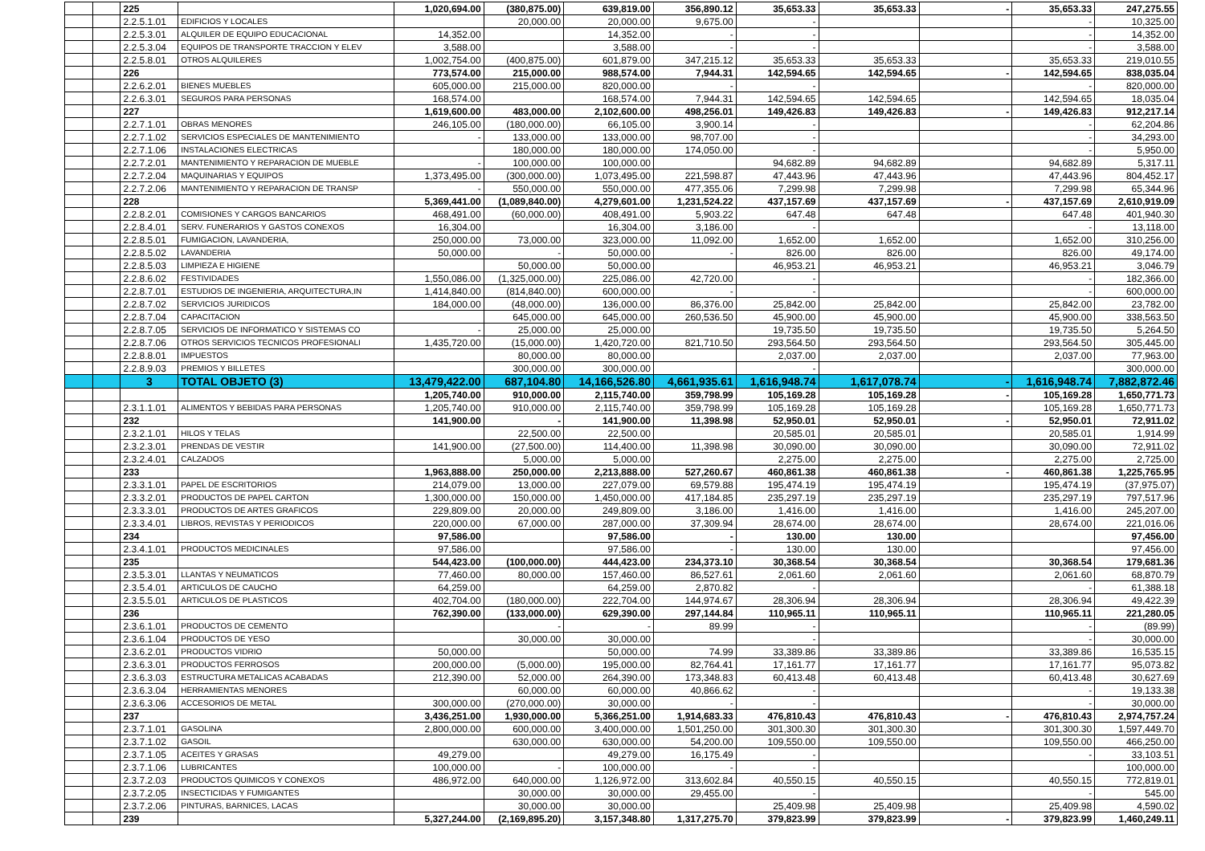| | | 225 | | 1,020,694.00 | (380,875.00) | 639,819.00 | 356,890.12 | 35,653.33 | 35,653.33 | - | 35,653.33 | 247,275.55 |
| | | 2.2.5.1.01 | EDIFICIOS Y LOCALES | | 20,000.00 | 20,000.00 | 9,675.00 | - | | | - | 10,325.00 |
| | | 2.2.5.3.01 | ALQUILER DE EQUIPO EDUCACIONAL | 14,352.00 | | 14,352.00 | - | - | | | - | 14,352.00 |
| | | 2.2.5.3.04 | EQUIPOS DE TRANSPORTE TRACCION Y ELEV | 3,588.00 | | 3,588.00 | - | - | | | - | 3,588.00 |
| | | 2.2.5.8.01 | OTROS ALQUILERES | 1,002,754.00 | (400,875.00) | 601,879.00 | 347,215.12 | 35,653.33 | 35,653.33 | | 35,653.33 | 219,010.55 |
| | | 226 | | 773,574.00 | 215,000.00 | 988,574.00 | 7,944.31 | 142,594.65 | 142,594.65 | - | 142,594.65 | 838,035.04 |
| | | 2.2.6.2.01 | BIENES MUEBLES | 605,000.00 | 215,000.00 | 820,000.00 | - | - | | | - | 820,000.00 |
| | | 2.2.6.3.01 | SEGUROS PARA PERSONAS | 168,574.00 | | 168,574.00 | 7,944.31 | 142,594.65 | 142,594.65 | | 142,594.65 | 18,035.04 |
| | | 227 | | 1,619,600.00 | 483,000.00 | 2,102,600.00 | 498,256.01 | 149,426.83 | 149,426.83 | - | 149,426.83 | 912,217.14 |
| | | 2.2.7.1.01 | OBRAS MENORES | 246,105.00 | (180,000.00) | 66,105.00 | 3,900.14 | - | | | - | 62,204.86 |
| | | 2.2.7.1.02 | SERVICIOS ESPECIALES DE MANTENIMIENTO | - | 133,000.00 | 133,000.00 | 98,707.00 | - | | | - | 34,293.00 |
| | | 2.2.7.1.06 | INSTALACIONES ELECTRICAS | | 180,000.00 | 180,000.00 | 174,050.00 | - | | | - | 5,950.00 |
| | | 2.2.7.2.01 | MANTENIMIENTO Y REPARACION DE MUEBLE | - | 100,000.00 | 100,000.00 | | 94,682.89 | 94,682.89 | | 94,682.89 | 5,317.11 |
| | | 2.2.7.2.04 | MAQUINARIAS Y EQUIPOS | 1,373,495.00 | (300,000.00) | 1,073,495.00 | 221,598.87 | 47,443.96 | 47,443.96 | | 47,443.96 | 804,452.17 |
| | | 2.2.7.2.06 | MANTENIMIENTO Y REPARACION DE TRANSP | - | 550,000.00 | 550,000.00 | 477,355.06 | 7,299.98 | 7,299.98 | | 7,299.98 | 65,344.96 |
| | | 228 | | 5,369,441.00 | (1,089,840.00) | 4,279,601.00 | 1,231,524.22 | 437,157.69 | 437,157.69 | - | 437,157.69 | 2,610,919.09 |
| | | 2.2.8.2.01 | COMISIONES Y CARGOS BANCARIOS | 468,491.00 | (60,000.00) | 408,491.00 | 5,903.22 | 647.48 | 647.48 | | 647.48 | 401,940.30 |
| | | 2.2.8.4.01 | SERV. FUNERARIOS Y GASTOS CONEXOS | 16,304.00 | | 16,304.00 | 3,186.00 | - | | | - | 13,118.00 |
| | | 2.2.8.5.01 | FUMIGACION, LAVANDERIA, | 250,000.00 | 73,000.00 | 323,000.00 | 11,092.00 | 1,652.00 | 1,652.00 | | 1,652.00 | 310,256.00 |
| | | 2.2.8.5.02 | LAVANDERIA | 50,000.00 | - | 50,000.00 | - | 826.00 | 826.00 | | 826.00 | 49,174.00 |
| | | 2.2.8.5.03 | LIMPIEZA E HIGIENE | | 50,000.00 | 50,000.00 | | 46,953.21 | 46,953.21 | | 46,953.21 | 3,046.79 |
| | | 2.2.8.6.02 | FESTIVIDADES | 1,550,086.00 | (1,325,000.00) | 225,086.00 | 42,720.00 | - | | | - | 182,366.00 |
| | | 2.2.8.7.01 | ESTUDIOS DE INGENIERIA, ARQUITECTURA,IN | 1,414,840.00 | (814,840.00) | 600,000.00 | - | - | | | - | 600,000.00 |
| | | 2.2.8.7.02 | SERVICIOS JURIDICOS | 184,000.00 | (48,000.00) | 136,000.00 | 86,376.00 | 25,842.00 | 25,842.00 | | 25,842.00 | 23,782.00 |
| | | 2.2.8.7.04 | CAPACITACION | | 645,000.00 | 645,000.00 | 260,536.50 | 45,900.00 | 45,900.00 | | 45,900.00 | 338,563.50 |
| | | 2.2.8.7.05 | SERVICIOS DE INFORMATICO Y SISTEMAS CO | - | 25,000.00 | 25,000.00 | | 19,735.50 | 19,735.50 | | 19,735.50 | 5,264.50 |
| | | 2.2.8.7.06 | OTROS SERVICIOS TECNICOS PROFESIONALI | 1,435,720.00 | (15,000.00) | 1,420,720.00 | 821,710.50 | 293,564.50 | 293,564.50 | | 293,564.50 | 305,445.00 |
| | | 2.2.8.8.01 | IMPUESTOS | | 80,000.00 | 80,000.00 | | 2,037.00 | 2,037.00 | | 2,037.00 | 77,963.00 |
| | | 2.2.8.9.03 | PREMIOS Y BILLETES | | 300,000.00 | 300,000.00 | | - | | | | 300,000.00 |
| | | 3 | TOTAL OBJETO (3) | 13,479,422.00 | 687,104.80 | 14,166,526.80 | 4,661,935.61 | 1,616,948.74 | 1,617,078.74 | - | 1,616,948.74 | 7,882,872.46 |
| | | | | 1,205,740.00 | 910,000.00 | 2,115,740.00 | 359,798.99 | 105,169.28 | 105,169.28 | - | 105,169.28 | 1,650,771.73 |
| | | 2.3.1.1.01 | ALIMENTOS Y BEBIDAS PARA PERSONAS | 1,205,740.00 | 910,000.00 | 2,115,740.00 | 359,798.99 | 105,169.28 | 105,169.28 | | 105,169.28 | 1,650,771.73 |
| | | 232 | | 141,900.00 | - | 141,900.00 | 11,398.98 | 52,950.01 | 52,950.01 | - | 52,950.01 | 72,911.02 |
| | | 2.3.2.1.01 | HILOS Y TELAS | | 22,500.00 | 22,500.00 | | 20,585.01 | 20,585.01 | | 20,585.01 | 1,914.99 |
| | | 2.3.2.3.01 | PRENDAS DE VESTIR | 141,900.00 | (27,500.00) | 114,400.00 | 11,398.98 | 30,090.00 | 30,090.00 | | 30,090.00 | 72,911.02 |
| | | 2.3.2.4.01 | CALZADOS | | 5,000.00 | 5,000.00 | | 2,275.00 | 2,275.00 | | 2,275.00 | 2,725.00 |
| | | 233 | | 1,963,888.00 | 250,000.00 | 2,213,888.00 | 527,260.67 | 460,861.38 | 460,861.38 | - | 460,861.38 | 1,225,765.95 |
| | | 2.3.3.1.01 | PAPEL DE ESCRITORIOS | 214,079.00 | 13,000.00 | 227,079.00 | 69,579.88 | 195,474.19 | 195,474.19 | | 195,474.19 | (37,975.07) |
| | | 2.3.3.2.01 | PRODUCTOS DE PAPEL CARTON | 1,300,000.00 | 150,000.00 | 1,450,000.00 | 417,184.85 | 235,297.19 | 235,297.19 | | 235,297.19 | 797,517.96 |
| | | 2.3.3.3.01 | PRODUCTOS DE ARTES GRAFICOS | 229,809.00 | 20,000.00 | 249,809.00 | 3,186.00 | 1,416.00 | 1,416.00 | | 1,416.00 | 245,207.00 |
| | | 2.3.3.4.01 | LIBROS, REVISTAS Y PERIODICOS | 220,000.00 | 67,000.00 | 287,000.00 | 37,309.94 | 28,674.00 | 28,674.00 | | 28,674.00 | 221,016.06 |
| | | 234 | | 97,586.00 | | 97,586.00 | - | 130.00 | 130.00 | | | 97,456.00 |
| | | 2.3.4.1.01 | PRODUCTOS MEDICINALES | 97,586.00 | | 97,586.00 | - | 130.00 | 130.00 | | | 97,456.00 |
| | | 235 | | 544,423.00 | (100,000.00) | 444,423.00 | 234,373.10 | 30,368.54 | 30,368.54 | | 30,368.54 | 179,681.36 |
| | | 2.3.5.3.01 | LLANTAS Y NEUMATICOS | 77,460.00 | 80,000.00 | 157,460.00 | 86,527.61 | 2,061.60 | 2,061.60 | | 2,061.60 | 68,870.79 |
| | | 2.3.5.4.01 | ARTICULOS DE CAUCHO | 64,259.00 | | 64,259.00 | 2,870.82 | - | | | - | 61,388.18 |
| | | 2.3.5.5.01 | ARTICULOS DE PLASTICOS | 402,704.00 | (180,000.00) | 222,704.00 | 144,974.67 | 28,306.94 | 28,306.94 | | 28,306.94 | 49,422.39 |
| | | 236 | | 762,390.00 | (133,000.00) | 629,390.00 | 297,144.84 | 110,965.11 | 110,965.11 | | 110,965.11 | 221,280.05 |
| | | 2.3.6.1.01 | PRODUCTOS DE CEMENTO | | - | - | 89.99 | - | | | - | (89.99) |
| | | 2.3.6.1.04 | PRODUCTOS DE YESO | | 30,000.00 | 30,000.00 | | - | | | - | 30,000.00 |
| | | 2.3.6.2.01 | PRODUCTOS VIDRIO | 50,000.00 | | 50,000.00 | 74.99 | 33,389.86 | 33,389.86 | | 33,389.86 | 16,535.15 |
| | | 2.3.6.3.01 | PRODUCTOS FERROSOS | 200,000.00 | (5,000.00) | 195,000.00 | 82,764.41 | 17,161.77 | 17,161.77 | | 17,161.77 | 95,073.82 |
| | | 2.3.6.3.03 | ESTRUCTURA METALICAS ACABADAS | 212,390.00 | 52,000.00 | 264,390.00 | 173,348.83 | 60,413.48 | 60,413.48 | | 60,413.48 | 30,627.69 |
| | | 2.3.6.3.04 | HERRAMIENTAS MENORES | | 60,000.00 | 60,000.00 | 40,866.62 | - | | | - | 19,133.38 |
| | | 2.3.6.3.06 | ACCESORIOS DE METAL | 300,000.00 | (270,000.00) | 30,000.00 | - | - | | | - | 30,000.00 |
| | | 237 | | 3,436,251.00 | 1,930,000.00 | 5,366,251.00 | 1,914,683.33 | 476,810.43 | 476,810.43 | - | 476,810.43 | 2,974,757.24 |
| | | 2.3.7.1.01 | GASOLINA | 2,800,000.00 | 600,000.00 | 3,400,000.00 | 1,501,250.00 | 301,300.30 | 301,300.30 | | 301,300.30 | 1,597,449.70 |
| | | 2.3.7.1.02 | GASOIL | | 630,000.00 | 630,000.00 | 54,200.00 | 109,550.00 | 109,550.00 | | 109,550.00 | 466,250.00 |
| | | 2.3.7.1.05 | ACEITES Y GRASAS | 49,279.00 | | 49,279.00 | 16,175.49 | - | | | - | 33,103.51 |
| | | 2.3.7.1.06 | LUBRICANTES | 100,000.00 | - | 100,000.00 | - | - | | | | 100,000.00 |
| | | 2.3.7.2.03 | PRODUCTOS QUIMICOS Y CONEXOS | 486,972.00 | 640,000.00 | 1,126,972.00 | 313,602.84 | 40,550.15 | 40,550.15 | | 40,550.15 | 772,819.01 |
| | | 2.3.7.2.05 | INSECTICIDAS Y FUMIGANTES | | 30,000.00 | 30,000.00 | 29,455.00 | - | | | - | 545.00 |
| | | 2.3.7.2.06 | PINTURAS, BARNICES, LACAS | | 30,000.00 | 30,000.00 | | 25,409.98 | 25,409.98 | | 25,409.98 | 4,590.02 |
| | | 239 | | 5,327,244.00 | (2,169,895.20) | 3,157,348.80 | 1,317,275.70 | 379,823.99 | 379,823.99 | - | 379,823.99 | 1,460,249.11 |